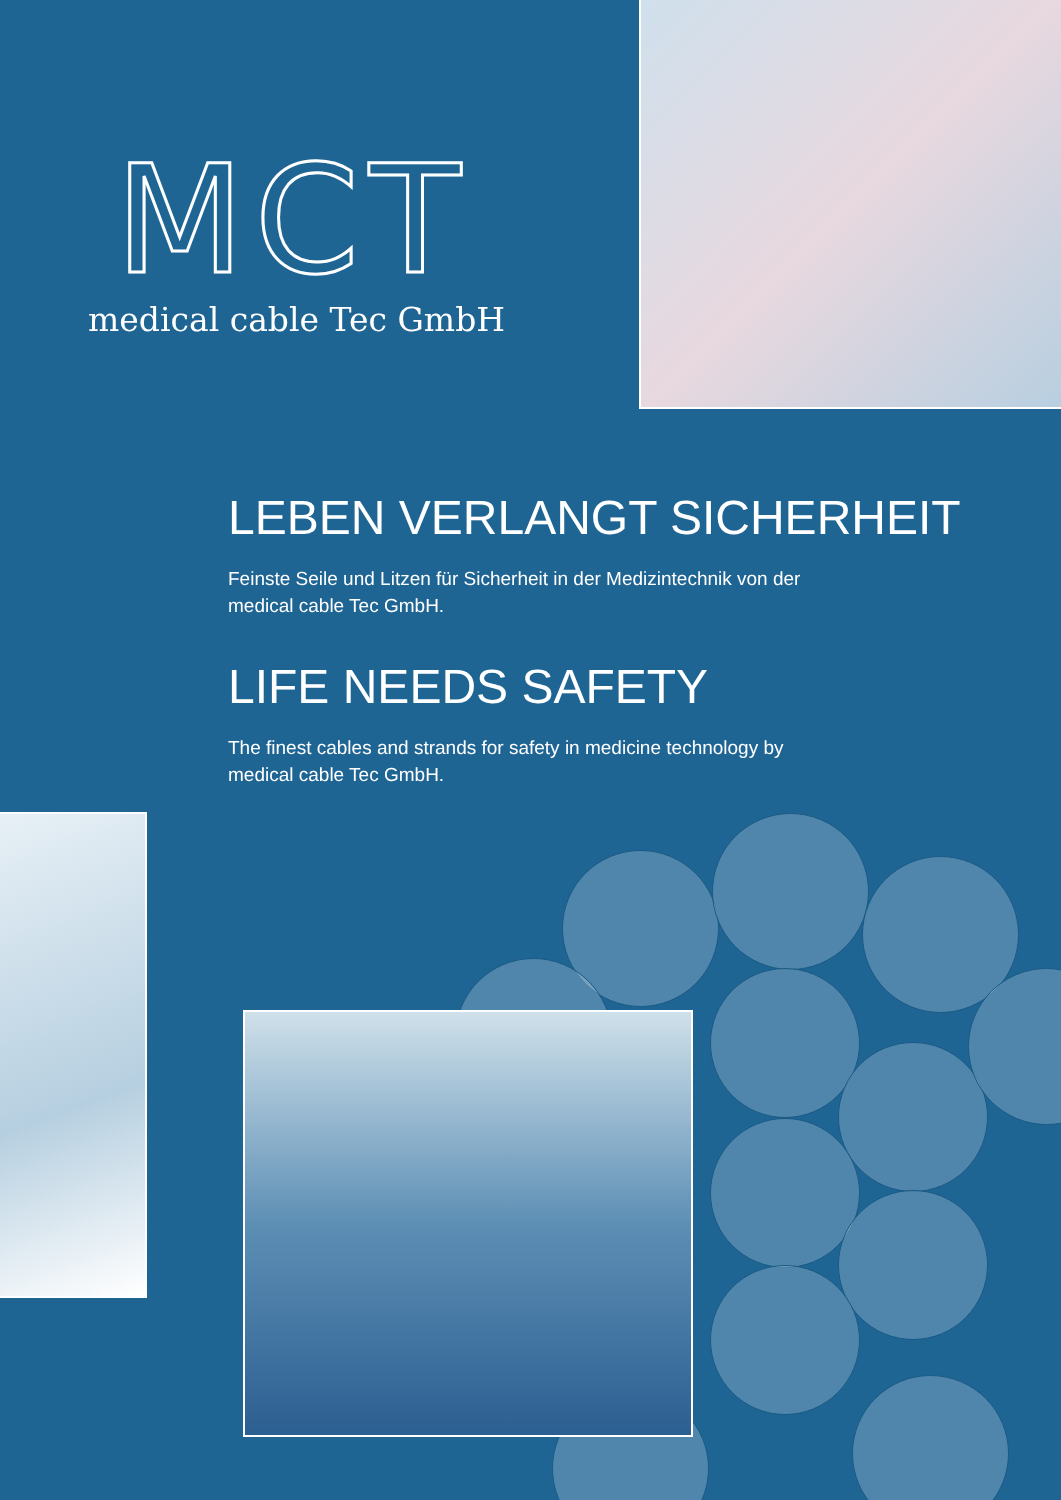MCT
medical cable Tec GmbH
LEBEN VERLANGT SICHERHEIT
Feinste Seile und Litzen für Sicherheit in der Medizintechnik von der
medical cable Tec GmbH.
LIFE NEEDS SAFETY
The finest cables and strands for safety in medicine technology by
medical cable Tec GmbH.